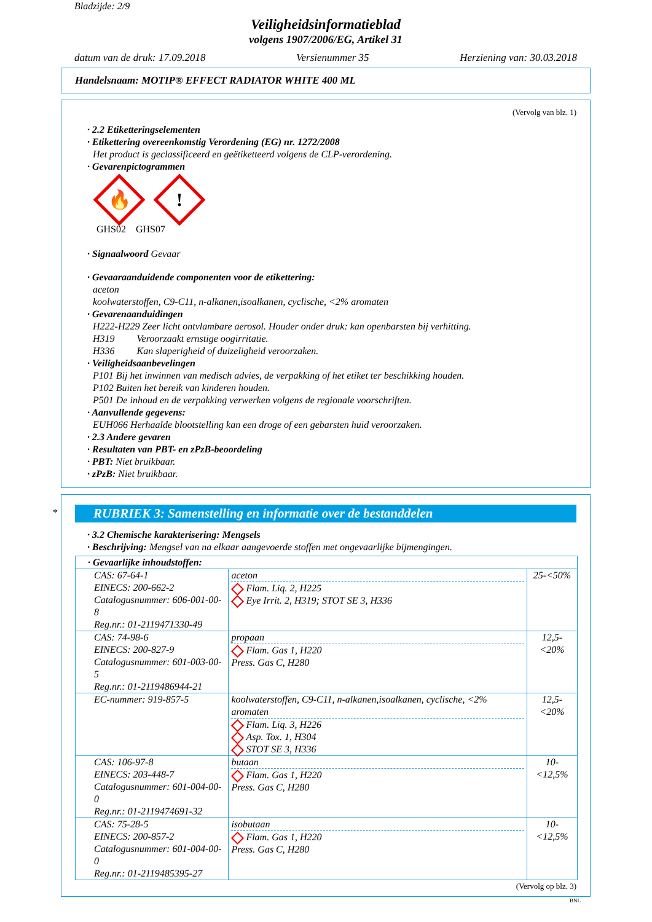Bladzijde: 2/9
Veiligheidsinformatieblad
volgens 1907/2006/EG, Artikel 31
datum van de druk: 17.09.2018 Versienummer 35 Herziening van: 30.03.2018
Handelsnaam: MOTIP® EFFECT RADIATOR WHITE 400 ML
(Vervolg van blz. 1)
· 2.2 Etiketteringselementen
· Etikettering overeenkomstig Verordening (EG) nr. 1272/2008
Het product is geclassificeerd en geëtiketteerd volgens de CLP-verordening.
· Gevarenpictogrammen
🔥!
GHS02 GHS07
· Signaalwoord Gevaar
· Gevaaraanduidende componenten voor de etikettering:
aceton
koolwaterstoffen, C9-C11, n-alkanen,isoalkanen, cyclische, <2% aromaten
· Gevarenaanduidingen
H222-H229 Zeer licht ontvlambare aerosol. Houder onder druk: kan openbarsten bij verhitting.
H319 Veroorzaakt ernstige oogirritatie.
H336 Kan slaperigheid of duizeligheid veroorzaken.
· Veiligheidsaanbevelingen
P101 Bij het inwinnen van medisch advies, de verpakking of het etiket ter beschikking houden.
P102 Buiten het bereik van kinderen houden.
P501 De inhoud en de verpakking verwerken volgens de regionale voorschriften.
· Aanvullende gegevens:
EUH066 Herhaalde blootstelling kan een droge of een gebarsten huid veroorzaken.
· 2.3 Andere gevaren
· Resultaten van PBT- en zPzB-beoordeling
· PBT: Niet bruikbaar.
· zPzB: Niet bruikbaar.
*
RUBRIEK 3: Samenstelling en informatie over de bestanddelen
· 3.2 Chemische karakterisering: Mengsels
· Beschrijving: Mengsel van na elkaar aangevoerde stoffen met ongevaarlijke bijmengingen.
| · Gevaarlijke inhoudstoffen: | | |
| CAS: 67-64-1 EINECS: 200-662-2 Catalogusnummer: 606-001-00-8 Reg.nr.: 01-2119471330-49 | aceton Flam. Liq. 2, H225 Eye Irrit. 2, H319; STOT SE 3, H336 | 25-<50% |
| CAS: 74-98-6 EINECS: 200-827-9 Catalogusnummer: 601-003-00-5 Reg.nr.: 01-2119486944-21 | propaan Flam. Gas 1, H220 Press. Gas C, H280 | 12,5-<20% |
| EC-nummer: 919-857-5 | koolwaterstoffen, C9-C11, n-alkanen,isoalkanen, cyclische, <2% aromaten Flam. Liq. 3, H226 Asp. Tox. 1, H304 STOT SE 3, H336 | 12,5-<20% |
| CAS: 106-97-8 EINECS: 203-448-7 Catalogusnummer: 601-004-00-0 Reg.nr.: 01-2119474691-32 | butaan Flam. Gas 1, H220 Press. Gas C, H280 | 10-<12,5% |
| CAS: 75-28-5 EINECS: 200-857-2 Catalogusnummer: 601-004-00-0 Reg.nr.: 01-2119485395-27 | isobutaan Flam. Gas 1, H220 Press. Gas C, H280 | 10-<12,5% |
(Vervolg op blz. 3)
BNL